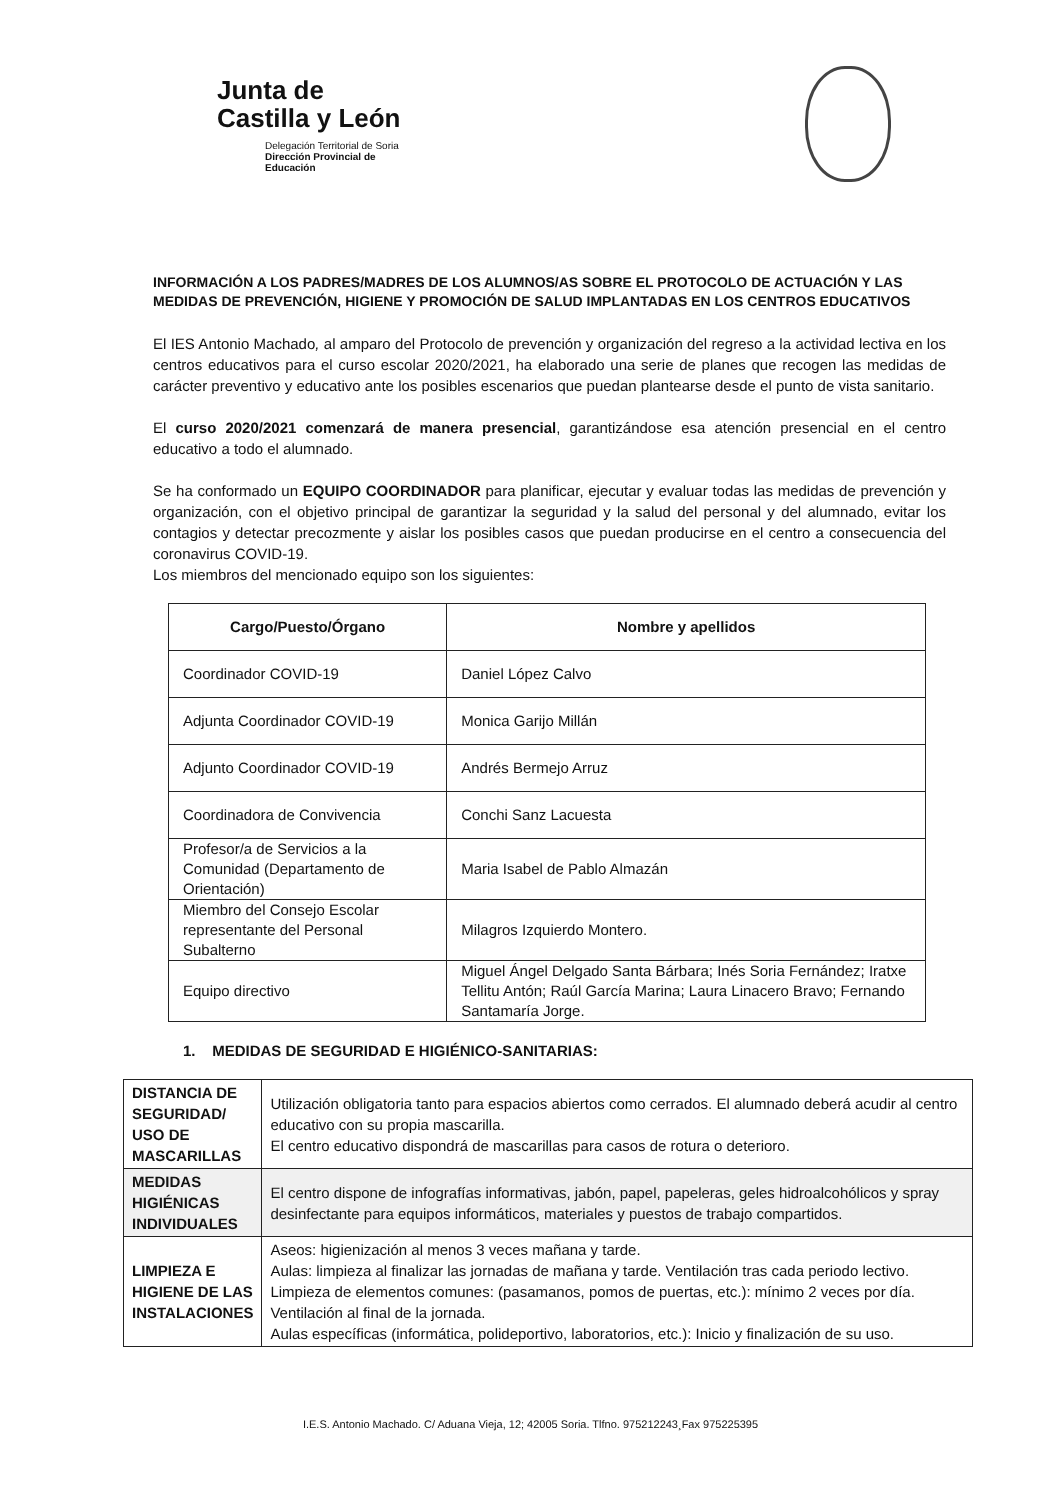Junta de
Castilla y León
Delegación Territorial de Soria
Dirección Provincial de Educación
INFORMACIÓN A LOS PADRES/MADRES DE LOS ALUMNOS/AS SOBRE EL PROTOCOLO DE ACTUACIÓN Y LAS MEDIDAS DE PREVENCIÓN, HIGIENE Y PROMOCIÓN DE SALUD IMPLANTADAS EN LOS CENTROS EDUCATIVOS
El IES Antonio Machado, al amparo del Protocolo de prevención y organización del regreso a la actividad lectiva en los centros educativos para el curso escolar 2020/2021, ha elaborado una serie de planes que recogen las medidas de carácter preventivo y educativo ante los posibles escenarios que puedan plantearse desde el punto de vista sanitario.
El curso 2020/2021 comenzará de manera presencial, garantizándose esa atención presencial en el centro educativo a todo el alumnado.
Se ha conformado un EQUIPO COORDINADOR para planificar, ejecutar y evaluar todas las medidas de prevención y organización, con el objetivo principal de garantizar la seguridad y la salud del personal y del alumnado, evitar los contagios y detectar precozmente y aislar los posibles casos que puedan producirse en el centro a consecuencia del coronavirus COVID-19.
Los miembros del mencionado equipo son los siguientes:
| Cargo/Puesto/Órgano | Nombre y apellidos |
| --- | --- |
| Coordinador COVID-19 | Daniel López Calvo |
| Adjunta Coordinador COVID-19 | Monica Garijo Millán |
| Adjunto Coordinador COVID-19 | Andrés Bermejo Arruz |
| Coordinadora de Convivencia | Conchi Sanz Lacuesta |
| Profesor/a de Servicios a la Comunidad (Departamento de Orientación) | Maria Isabel de Pablo Almazán |
| Miembro del Consejo Escolar representante del Personal Subalterno | Milagros Izquierdo Montero. |
| Equipo directivo | Miguel Ángel Delgado Santa Bárbara; Inés Soria Fernández; Iratxe Tellitu Antón; Raúl García Marina; Laura Linacero Bravo; Fernando Santamaría Jorge. |
1. MEDIDAS DE SEGURIDAD E HIGIÉNICO-SANITARIAS:
| DISTANCIA DE SEGURIDAD/ USO DE MASCARILLAS | Utilización obligatoria tanto para espacios abiertos como cerrados. El alumnado deberá acudir al centro educativo con su propia mascarilla. El centro educativo dispondrá de mascarillas para casos de rotura o deterioro. |
| MEDIDAS HIGIÉNICAS INDIVIDUALES | El centro dispone de infografías informativas, jabón, papel, papeleras, geles hidroalcohólicos y spray desinfectante para equipos informáticos, materiales y puestos de trabajo compartidos. |
| LIMPIEZA E HIGIENE DE LAS INSTALACIONES | Aseos: higienización al menos 3 veces mañana y tarde. Aulas: limpieza al finalizar las jornadas de mañana y tarde. Ventilación tras cada periodo lectivo. Limpieza de elementos comunes: (pasamanos, pomos de puertas, etc.): mínimo 2 veces por día. Ventilación al final de la jornada. Aulas específicas (informática, polideportivo, laboratorios, etc.): Inicio y finalización de su uso. |
I.E.S. Antonio Machado. C/ Aduana Vieja, 12; 42005 Soria. Tlfno. 975212243¸Fax 975225395